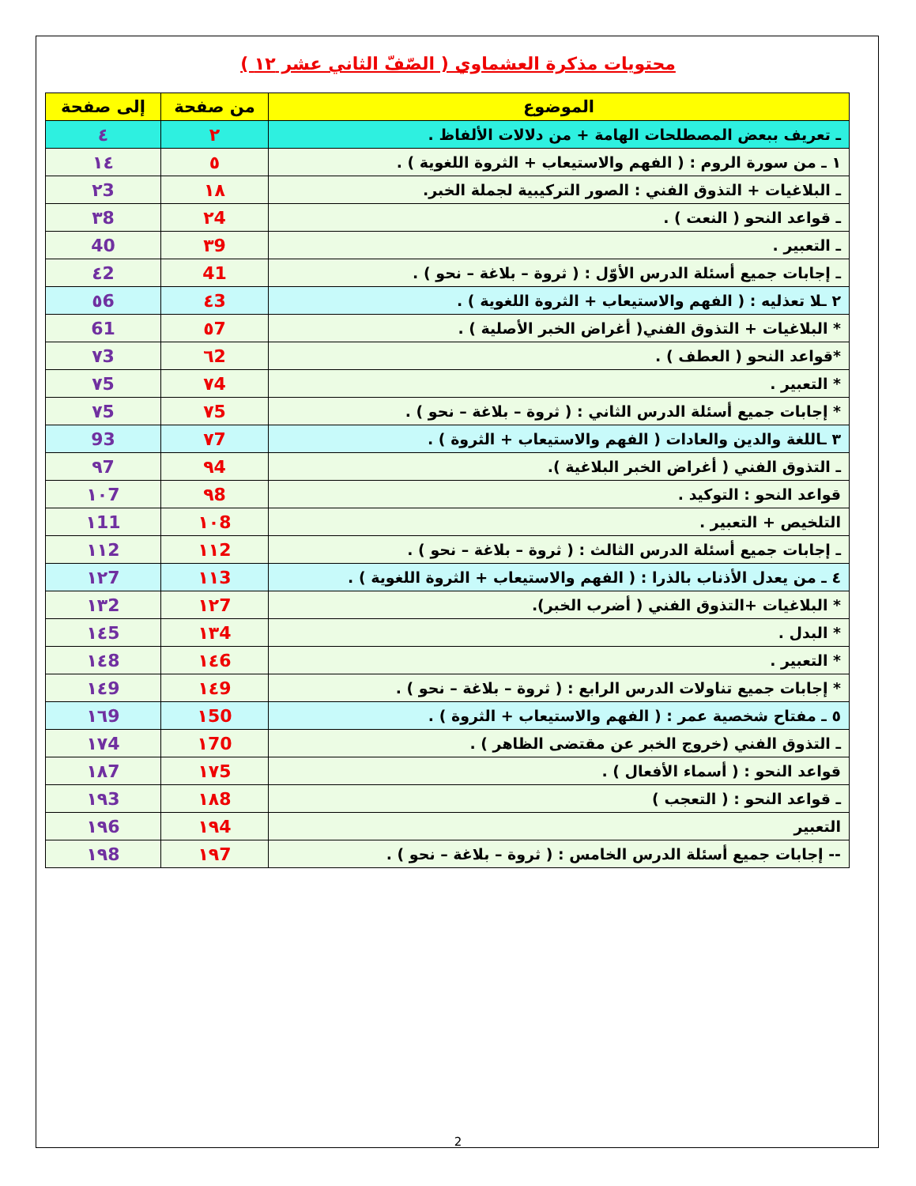محتويات مذكرة العشماوي ( الصّفّ الثاني عشر ١٢ )
| الموضوع | من صفحة | إلى صفحة |
| --- | --- | --- |
| ـ تعريف ببعض المصطلحات الهامة + من دلالات الألفاظ . | ٢ | ٤ |
| ١ ـ من سورة الروم : ( الفهم والاستيعاب + الثروة اللغوية ) . | ٥ | ١٤ |
| ـ البلاغيات + التذوق الفني : الصور التركيبية لجملة الخبر. | ١٨ | ٢3 |
| ـ قواعد النحو ( النعت ) . | ٢4 | ٣8 |
| ـ التعبير . | ٣9 | 40 |
| ـ إجابات جميع أسئلة الدرس الأوّل : ( ثروة – بلاغة – نحو ) . | 41 | ٤2 |
| ٢ ـلا تعذليه : ( الفهم والاستيعاب + الثروة اللغوية ) . | ٤3 | ٥6 |
| * البلاغيات + التذوق الفني( أغراض الخبر الأصلية ) . | ٥7 | 61 |
| *قواعد النحو ( العطف ) . | ٦2 | ٧3 |
| * التعبير . | ٧4 | ٧5 |
| * إجابات جميع أسئلة الدرس الثاني : ( ثروة – بلاغة – نحو ) . | ٧5 | ٧5 |
| ٣ ـاللغة والدين والعادات ( الفهم والاستيعاب + الثروة ) . | ٧7 | 93 |
| ـ التذوق الفني ( أغراض الخبر البلاغية ). | ٩4 | ٩7 |
| قواعد النحو : التوكيد . | ٩8 | ١٠7 |
| التلخيص + التعبير . | ١٠8 | ١11 |
| ـ إجابات جميع أسئلة الدرس الثالث : ( ثروة – بلاغة – نحو ) . | ١١2 | ١١2 |
| ٤ ـ من يعدل الأذناب بالذرا : ( الفهم والاستيعاب + الثروة اللغوية ) . | ١١3 | ١٢7 |
| * البلاغيات +التذوق الفني ( أضرب الخبر). | ١٢7 | ١٣2 |
| * البدل . | ١٣4 | ١٤5 |
| * التعبير . | ١٤6 | ١٤8 |
| * إجابات جميع تناولات الدرس الرابع : ( ثروة – بلاغة – نحو ) . | ١٤9 | ١٤9 |
| ٥ ـ مفتاح شخصية عمر : ( الفهم والاستيعاب + الثروة ) . | ١50 | ١٦9 |
| ـ التذوق الفني (خروج الخبر عن مقتضى الظاهر ) . | ١70 | ١٧4 |
| قواعد النحو : ( أسماء الأفعال ) . | ١٧5 | ١٨7 |
| ـ قواعد النحو : ( التعجب ) | ١٨8 | ١٩3 |
| التعبير | ١٩4 | ١٩6 |
| -- إجابات جميع أسئلة الدرس الخامس : ( ثروة – بلاغة – نحو ) . | ١٩7 | ١٩8 |
2